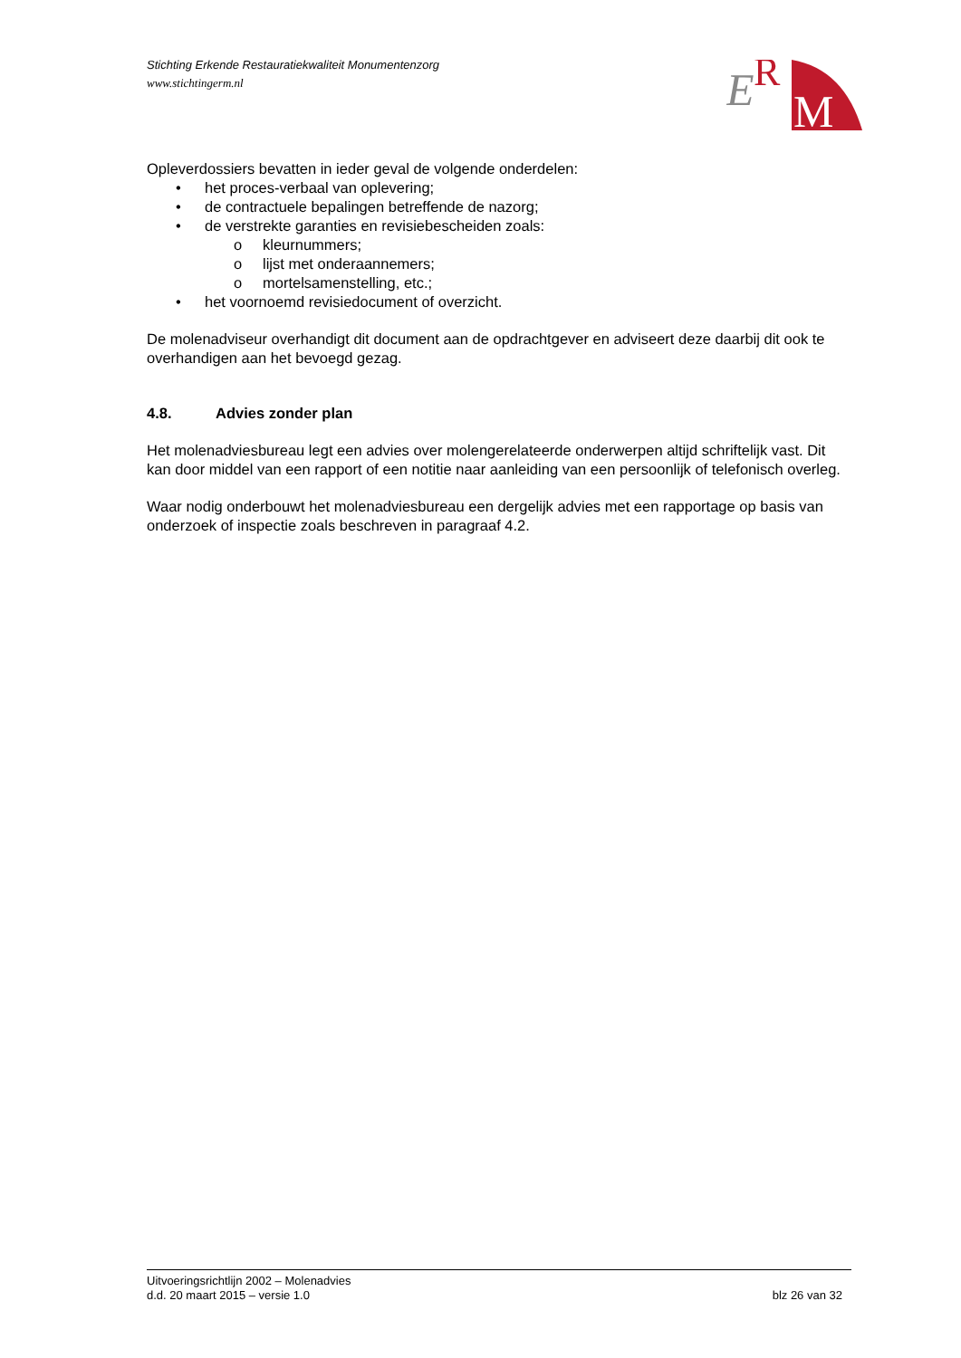Stichting Erkende Restauratiekwaliteit Monumentenzorg
www.stichtingerm.nl
E
R
M
Opleverdossiers bevatten in ieder geval de volgende onderdelen:
• het proces-verbaal van oplevering;
• de contractuele bepalingen betreffende de nazorg;
• de verstrekte garanties en revisiebescheiden zoals:
o kleurnummers;
o lijst met onderaannemers;
o mortelsamenstelling, etc.;
• het voornoemd revisiedocument of overzicht.
De molenadviseur overhandigt dit document aan de opdrachtgever en adviseert deze daarbij dit ook te overhandigen aan het bevoegd gezag.
4.8. Advies zonder plan
Het molenadviesbureau legt een advies over molengerelateerde onderwerpen altijd schriftelijk vast. Dit kan door middel van een rapport of een notitie naar aanleiding van een persoonlijk of telefonisch overleg.
Waar nodig onderbouwt het molenadviesbureau een dergelijk advies met een rapportage op basis van onderzoek of inspectie zoals beschreven in paragraaf 4.2.
Uitvoeringsrichtlijn 2002 – Molenadvies
d.d. 20 maart 2015 – versie 1.0 blz 26 van 32